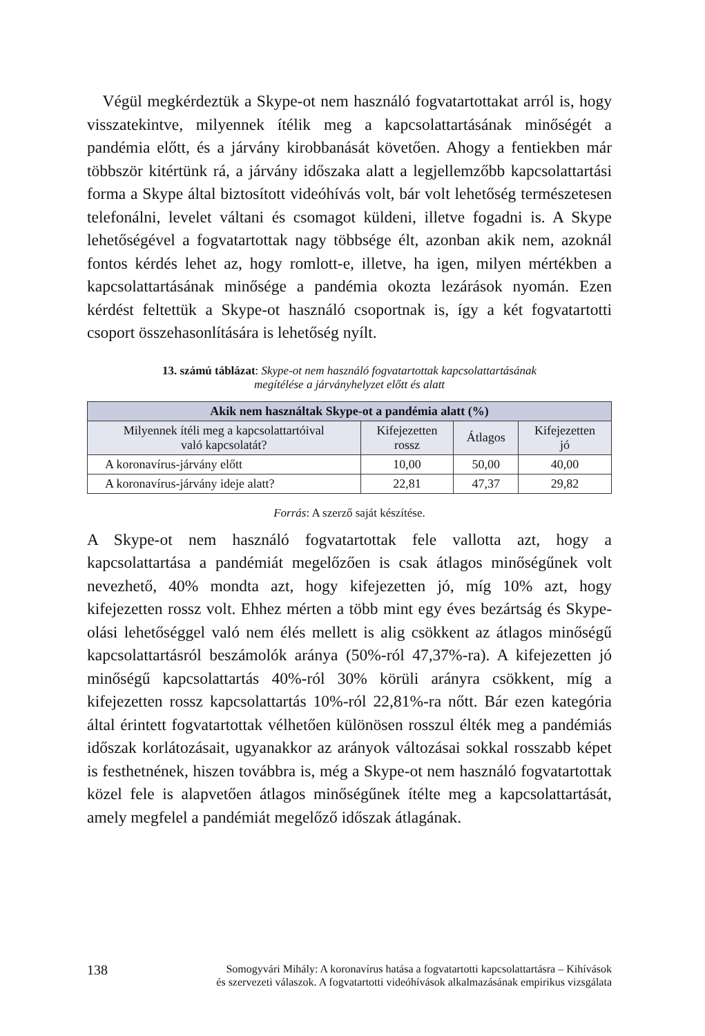Végül megkérdeztük a Skype-ot nem használó fogvatartottakat arról is, hogy visszatekintve, milyennek ítélik meg a kapcsolattartásának minőségét a pandémia előtt, és a járvány kirobbanását követően. Ahogy a fentiekben már többször kitértünk rá, a járvány időszaka alatt a legjellemzőbb kapcsolattartási forma a Skype által biztosított videóhívás volt, bár volt lehetőség természetesen telefonálni, levelet váltani és csomagot küldeni, illetve fogadni is. A Skype lehetőségével a fogvatartottak nagy többsége élt, azonban akik nem, azoknál fontos kérdés lehet az, hogy romlott-e, illetve, ha igen, milyen mértékben a kapcsolattartásának minősége a pandémia okozta lezárások nyomán. Ezen kérdést feltettük a Skype-ot használó csoportnak is, így a két fogvatartotti csoport összehasonlítására is lehetőség nyílt.
13. számú táblázat: Skype-ot nem használó fogvatartottak kapcsolattartásának
megítélése a járványhelyzet előtt és alatt
| Akik nem használtak Skype-ot a pandémia alatt (%) | | | |
| --- | --- | --- | --- |
| Milyennek ítéli meg a kapcsolattartóival való kapcsolatát? | Kifejezetten rossz | Átlagos | Kifejezetten jó |
| A koronavírus-járvány előtt | 10,00 | 50,00 | 40,00 |
| A koronavírus-járvány ideje alatt? | 22,81 | 47,37 | 29,82 |
Forrás: A szerző saját készítése.
A Skype-ot nem használó fogvatartottak fele vallotta azt, hogy a kapcsolattartása a pandémiát megelőzően is csak átlagos minőségűnek volt nevezhető, 40% mondta azt, hogy kifejezetten jó, míg 10% azt, hogy kifejezetten rossz volt. Ehhez mérten a több mint egy éves bezártság és Skype-olási lehetőséggel való nem élés mellett is alig csökkent az átlagos minőségű kapcsolattartásról beszámolók aránya (50%-ról 47,37%-ra). A kifejezetten jó minőségű kapcsolattartás 40%-ról 30% körüli arányra csökkent, míg a kifejezetten rossz kapcsolattartás 10%-ról 22,81%-ra nőtt. Bár ezen kategória által érintett fogvatartottak vélhetően különösen rosszul élték meg a pandémiás időszak korlátozásait, ugyanakkor az arányok változásai sokkal rosszabb képet is festhetnének, hiszen továbbra is, még a Skype-ot nem használó fogvatartottak közel fele is alapvetően átlagos minőségűnek ítélte meg a kapcsolattartását, amely megfelel a pandémiát megelőző időszak átlagának.
138 Somogyvári Mihály: A koronavírus hatása a fogvatartotti kapcsolattartásra – Kihívások
és szervezeti válaszok. A fogvatartotti videóhívások alkalmazásának empirikus vizsgálata